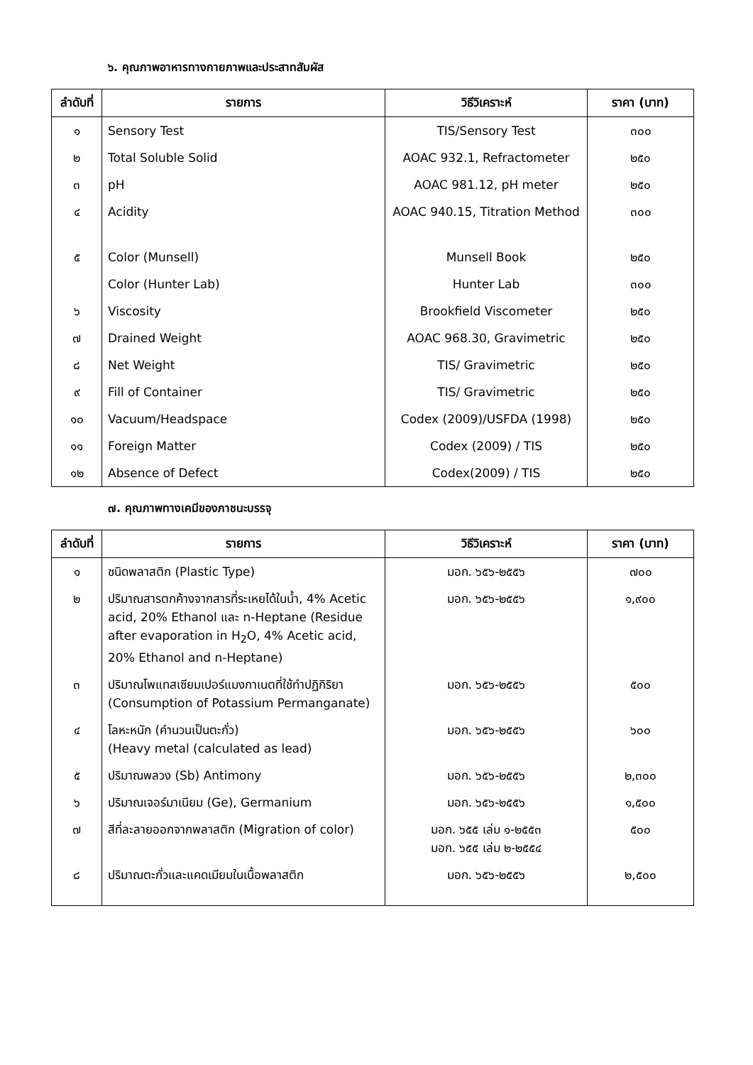๖. คุณภาพอาหารทางกายภาพและประสาทสัมผัส
| ลำดับที่ | รายการ | วิธีวิเคราะห์ | ราคา (บาท) |
| --- | --- | --- | --- |
| ๑ | Sensory Test | TIS/Sensory Test | ๓๐๐ |
| ๒ | Total Soluble Solid | AOAC 932.1, Refractometer | ๒๕๐ |
| ๓ | pH | AOAC 981.12, pH meter | ๒๕๐ |
| ๔ | Acidity | AOAC 940.15, Titration Method | ๓๐๐ |
| ๕ | Color (Munsell) | Munsell Book | ๒๕๐ |
| | Color (Hunter Lab) | Hunter Lab | ๓๐๐ |
| ๖ | Viscosity | Brookfield Viscometer | ๒๕๐ |
| ๗ | Drained Weight | AOAC 968.30, Gravimetric | ๒๕๐ |
| ๘ | Net Weight | TIS/ Gravimetric | ๒๕๐ |
| ๙ | Fill of Container | TIS/ Gravimetric | ๒๕๐ |
| ๑๐ | Vacuum/Headspace | Codex (2009)/USFDA (1998) | ๒๕๐ |
| ๑๑ | Foreign Matter | Codex (2009) / TIS | ๒๕๐ |
| ๑๒ | Absence of Defect | Codex(2009) / TIS | ๒๕๐ |
๗. คุณภาพทางเคมีของภาชนะบรรจุ
| ลำดับที่ | รายการ | วิธีวิเคราะห์ | ราคา (บาท) |
| --- | --- | --- | --- |
| ๑ | ชนิดพลาสติก (Plastic Type) | มอก. ๖๕๖-๒๕๕๖ | ๗๐๐ |
| ๒ | ปริมาณสารตกค้างจากสารที่ระเหยได้ในน้ำ, 4% Acetic acid, 20% Ethanol และ n-Heptane (Residue after evaporation in H<sub>2</sub>O, 4% Acetic acid, 20% Ethanol and n-Heptane) | มอก. ๖๕๖-๒๕๕๖ | ๑,๙๐๐ |
| ๓ | ปริมาณโพแทสเซียมเปอร์แมงกาเนตที่ใช้ทำปฏิกิริยา (Consumption of Potassium Permanganate) | มอก. ๖๕๖-๒๕๕๖ | ๕๐๐ |
| ๔ | โลหะหนัก (คำนวนเป็นตะกั่ว) (Heavy metal (calculated as lead) | มอก. ๖๕๖-๒๕๕๖ | ๖๐๐ |
| ๕ | ปริมาณพลวง (Sb) Antimony | มอก. ๖๕๖-๒๕๕๖ | ๒,๓๐๐ |
| ๖ | ปริมาณเจอร์มาเนียม (Ge), Germanium | มอก. ๖๕๖-๒๕๕๖ | ๑,๕๐๐ |
| ๗ | สีที่ละลายออกจากพลาสติก (Migration of color) | มอก. ๖๕๕ เล่ม ๑-๒๕๕๓ มอก. ๖๕๕ เล่ม ๒-๒๕๕๔ | ๕๐๐ |
| ๘ | ปริมาณตะกั่วและแคดเมียมในเนื้อพลาสติก | มอก. ๖๕๖-๒๕๕๖ | ๒,๕๐๐ |